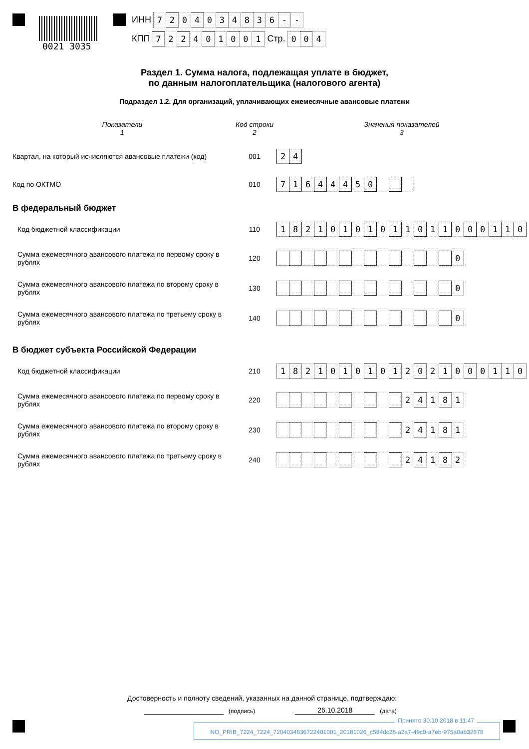0021 3035
ИНН 7204034836 - -
КПП 722401001 Стр. 004
Раздел 1. Сумма налога, подлежащая уплате в бюджет,
по данным налогоплательщика (налогового агента)
Подраздел 1.2. Для организаций, уплачивающих ежемесячные авансовые платежи
Показатели
1
Код строки
2
Значения показателей
3
Квартал, на который исчисляются авансовые платежи (код)
001
24
Код по ОКТМО 010
71644450
В федеральный бюджет
Код бюджетной классификации 110
18210101011011000110
Сумма ежемесячного авансового платежа по первому сроку в рублях
120
0
Сумма ежемесячного авансового платежа по второму сроку в рублях
130
0
Сумма ежемесячного авансового платежа по третьему сроку в рублях
140
0
В бюджет субъекта Российской Федерации
Код бюджетной классификации 210
18210101012021000110
Сумма ежемесячного авансового платежа по первому сроку в рублях
220
24181
Сумма ежемесячного авансового платежа по второму сроку в рублях
230
24181
Сумма ежемесячного авансового платежа по третьему сроку в рублях
240
24182
Достоверность и полноту сведений, указанных на данной странице, подтверждаю:
(подпись)
26.10.2018
(дата)
Принято 30.10.2018 в 11:47
NO_PRIB_7224_7224_7204034836722401001_20181026_c584dc28-a2a7-49c0-a7eb-975a0ab32678